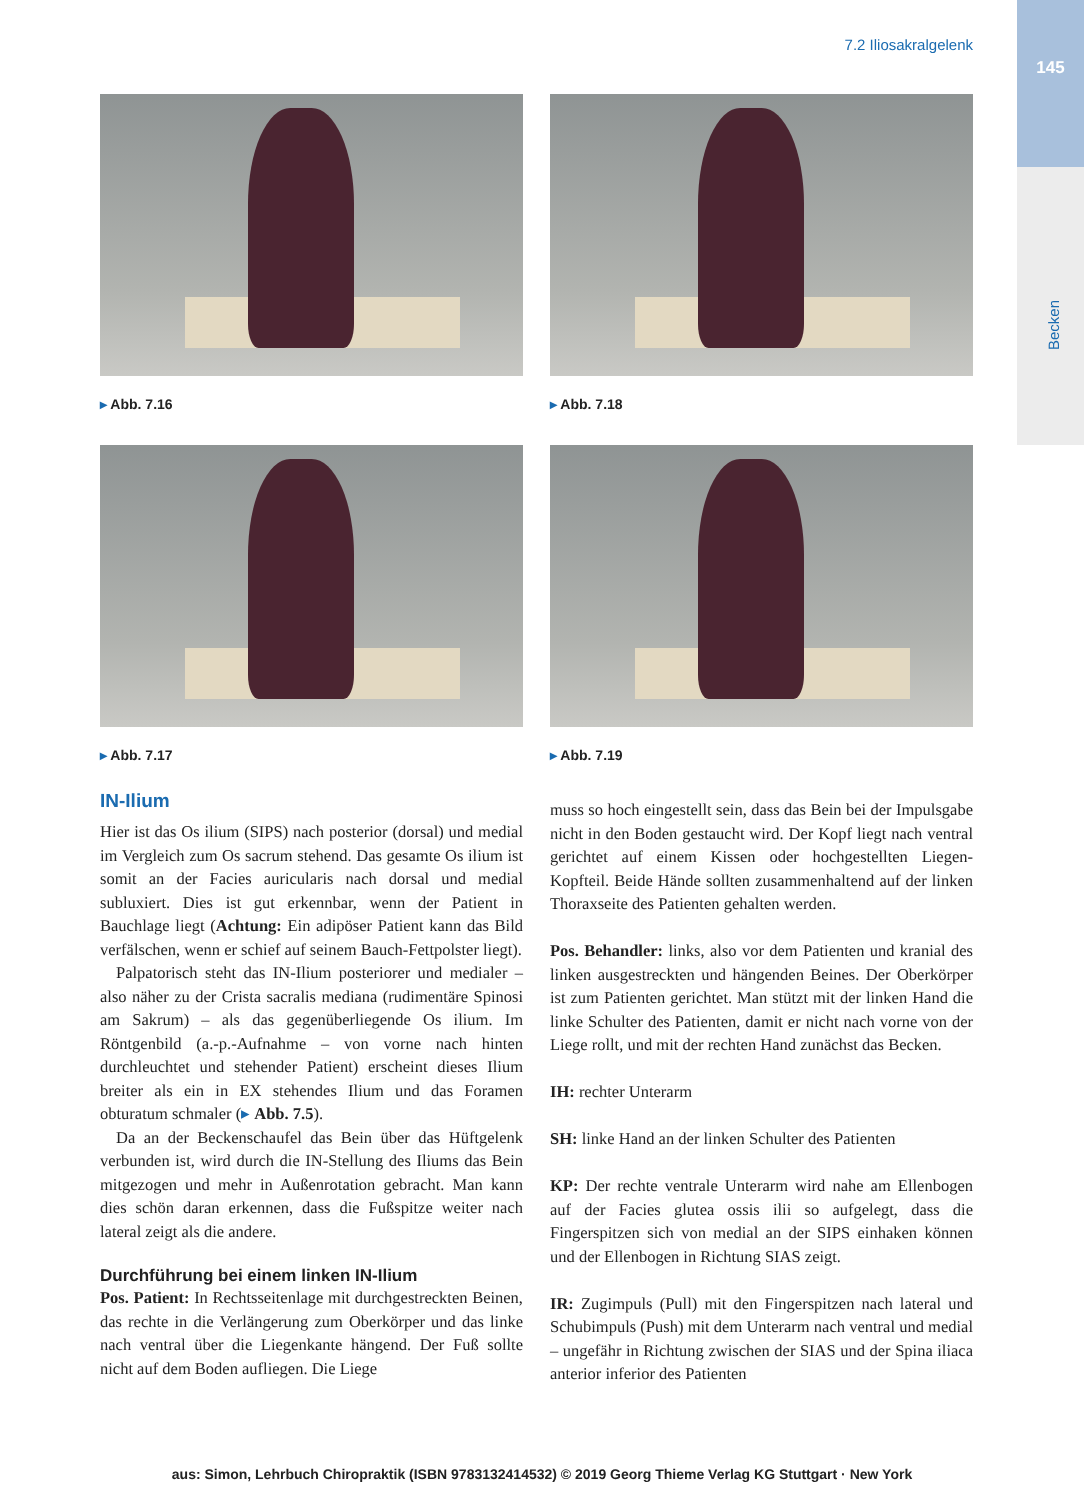145
Becken
7.2 Iliosakralgelenk
▸ Abb. 7.16
▸ Abb. 7.18
▸ Abb. 7.17
▸ Abb. 7.19
IN-Ilium
Hier ist das Os ilium (SIPS) nach posterior (dorsal) und medial im Vergleich zum Os sacrum stehend. Das gesamte Os ilium ist somit an der Facies auricularis nach dorsal und medial subluxiert. Dies ist gut erkennbar, wenn der Patient in Bauchlage liegt (Achtung: Ein adipöser Patient kann das Bild verfälschen, wenn er schief auf seinem Bauch-Fettpolster liegt).
Palpatorisch steht das IN-Ilium posteriorer und medialer – also näher zu der Crista sacralis mediana (rudimentäre Spinosi am Sakrum) – als das gegenüberliegende Os ilium. Im Röntgenbild (a.-p.-Aufnahme – von vorne nach hinten durchleuchtet und stehender Patient) erscheint dieses Ilium breiter als ein in EX stehendes Ilium und das Foramen obturatum schmaler (▸ Abb. 7.5).
Da an der Beckenschaufel das Bein über das Hüftgelenk verbunden ist, wird durch die IN-Stellung des Iliums das Bein mitgezogen und mehr in Außenrotation gebracht. Man kann dies schön daran erkennen, dass die Fußspitze weiter nach lateral zeigt als die andere.
Durchführung bei einem linken IN-Ilium
Pos. Patient: In Rechtsseitenlage mit durchgestreckten Beinen, das rechte in die Verlängerung zum Oberkörper und das linke nach ventral über die Liegenkante hängend. Der Fuß sollte nicht auf dem Boden aufliegen. Die Liege
muss so hoch eingestellt sein, dass das Bein bei der Impulsgabe nicht in den Boden gestaucht wird. Der Kopf liegt nach ventral gerichtet auf einem Kissen oder hochgestellten Liegen-Kopfteil. Beide Hände sollten zusammenhaltend auf der linken Thoraxseite des Patienten gehalten werden.
Pos. Behandler: links, also vor dem Patienten und kranial des linken ausgestreckten und hängenden Beines. Der Oberkörper ist zum Patienten gerichtet. Man stützt mit der linken Hand die linke Schulter des Patienten, damit er nicht nach vorne von der Liege rollt, und mit der rechten Hand zunächst das Becken.
IH: rechter Unterarm
SH: linke Hand an der linken Schulter des Patienten
KP: Der rechte ventrale Unterarm wird nahe am Ellenbogen auf der Facies glutea ossis ilii so aufgelegt, dass die Fingerspitzen sich von medial an der SIPS einhaken können und der Ellenbogen in Richtung SIAS zeigt.
IR: Zugimpuls (Pull) mit den Fingerspitzen nach lateral und Schubimpuls (Push) mit dem Unterarm nach ventral und medial – ungefähr in Richtung zwischen der SIAS und der Spina iliaca anterior inferior des Patienten
aus: Simon, Lehrbuch Chiropraktik (ISBN 9783132414532) © 2019 Georg Thieme Verlag KG Stuttgart · New York